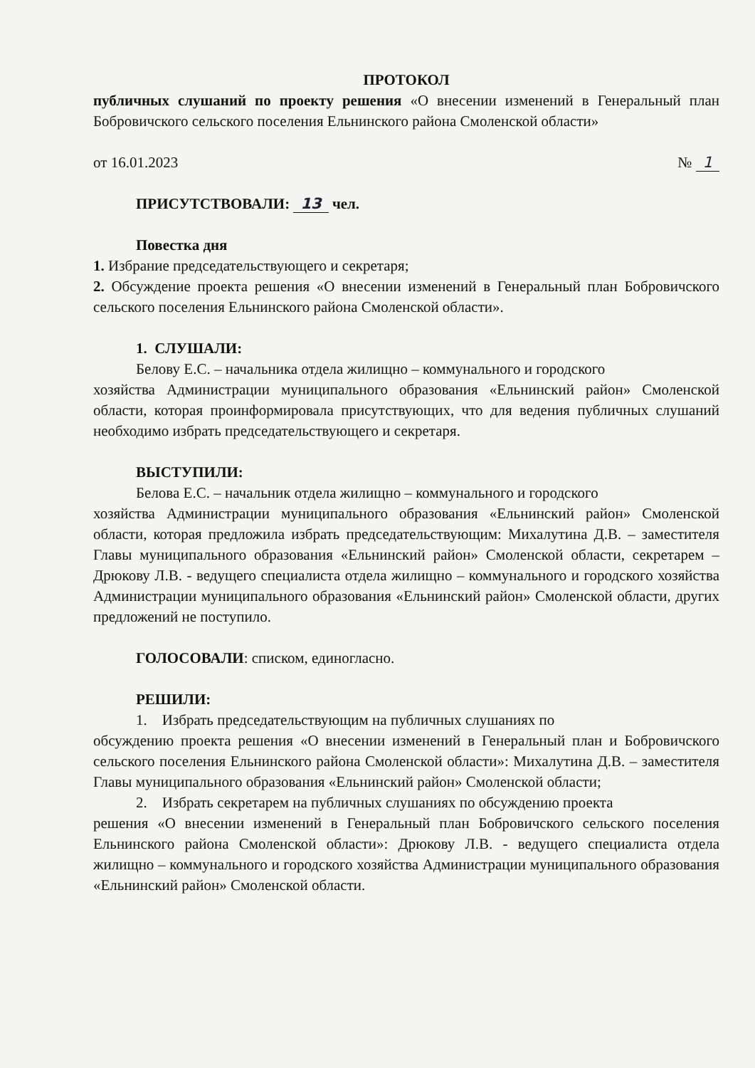ПРОТОКОЛ
публичных слушаний по проекту решения «О внесении изменений в Генеральный план Бобровичского сельского поселения Ельнинского района Смоленской области»
от 16.01.2023 № 1
ПРИСУТСТВОВАЛИ: 13 чел.
Повестка дня
1. Избрание председательствующего и секретаря;
2. Обсуждение проекта решения «О внесении изменений в Генеральный план Бобровичского сельского поселения Ельнинского района Смоленской области».
1. СЛУШАЛИ:
Белову Е.С. – начальника отдела жилищно – коммунального и городского
хозяйства Администрации муниципального образования «Ельнинский район» Смоленской области, которая проинформировала присутствующих, что для ведения публичных слушаний необходимо избрать председательствующего и секретаря.
ВЫСТУПИЛИ:
Белова Е.С. – начальник отдела жилищно – коммунального и городского
хозяйства Администрации муниципального образования «Ельнинский район» Смоленской области, которая предложила избрать председательствующим: Михалутина Д.В. – заместителя Главы муниципального образования «Ельнинский район» Смоленской области, секретарем – Дрюкову Л.В. - ведущего специалиста отдела жилищно – коммунального и городского хозяйства Администрации муниципального образования «Ельнинский район» Смоленской области, других предложений не поступило.
ГОЛОСОВАЛИ: списком, единогласно.
РЕШИЛИ:
1. Избрать председательствующим на публичных слушаниях по
обсуждению проекта решения «О внесении изменений в Генеральный план и Бобровичского сельского поселения Ельнинского района Смоленской области»: Михалутина Д.В. – заместителя Главы муниципального образования «Ельнинский район» Смоленской области;
2. Избрать секретарем на публичных слушаниях по обсуждению проекта
решения «О внесении изменений в Генеральный план Бобровичского сельского поселения Ельнинского района Смоленской области»: Дрюкову Л.В. - ведущего специалиста отдела жилищно – коммунального и городского хозяйства Администрации муниципального образования «Ельнинский район» Смоленской области.